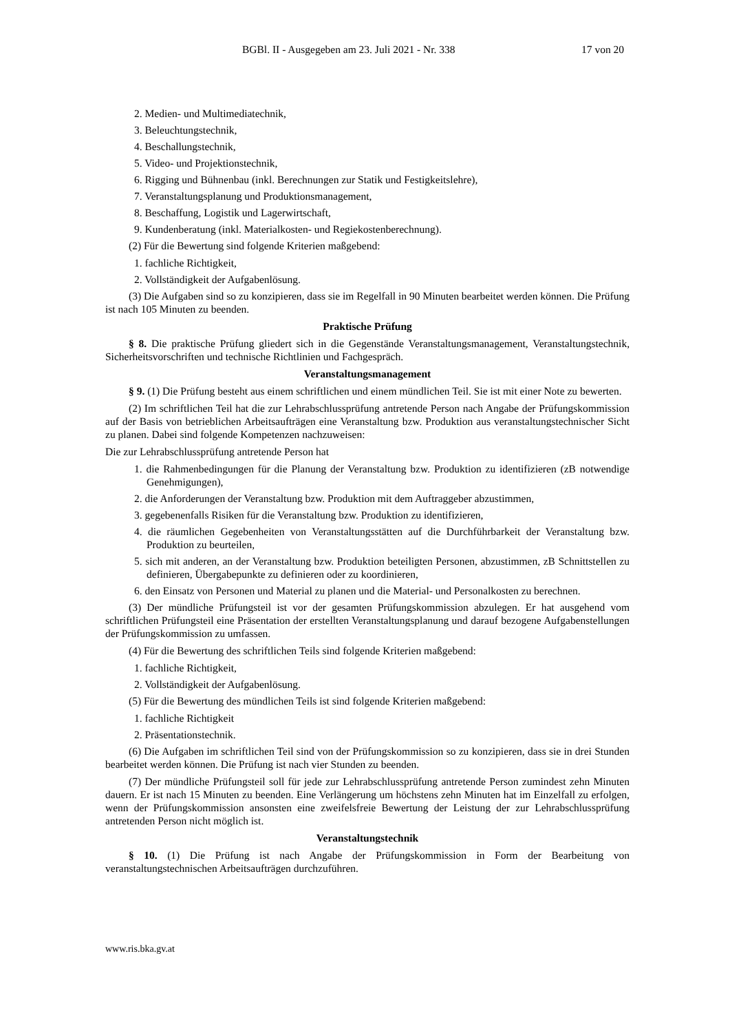BGBl. II - Ausgegeben am 23. Juli 2021 - Nr. 338 17 von 20
2. Medien- und Multimediatechnik,
3. Beleuchtungstechnik,
4. Beschallungstechnik,
5. Video- und Projektionstechnik,
6. Rigging und Bühnenbau (inkl. Berechnungen zur Statik und Festigkeitslehre),
7. Veranstaltungsplanung und Produktionsmanagement,
8. Beschaffung, Logistik und Lagerwirtschaft,
9. Kundenberatung (inkl. Materialkosten- und Regiekostenberechnung).
(2) Für die Bewertung sind folgende Kriterien maßgebend:
1. fachliche Richtigkeit,
2. Vollständigkeit der Aufgabenlösung.
(3) Die Aufgaben sind so zu konzipieren, dass sie im Regelfall in 90 Minuten bearbeitet werden können. Die Prüfung ist nach 105 Minuten zu beenden.
Praktische Prüfung
§ 8. Die praktische Prüfung gliedert sich in die Gegenstände Veranstaltungsmanagement, Veranstaltungstechnik, Sicherheitsvorschriften und technische Richtlinien und Fachgespräch.
Veranstaltungsmanagement
§ 9. (1) Die Prüfung besteht aus einem schriftlichen und einem mündlichen Teil. Sie ist mit einer Note zu bewerten.
(2) Im schriftlichen Teil hat die zur Lehrabschlussprüfung antretende Person nach Angabe der Prüfungskommission auf der Basis von betrieblichen Arbeitsaufträgen eine Veranstaltung bzw. Produktion aus veranstaltungstechnischer Sicht zu planen. Dabei sind folgende Kompetenzen nachzuweisen:
Die zur Lehrabschlussprüfung antretende Person hat
1. die Rahmenbedingungen für die Planung der Veranstaltung bzw. Produktion zu identifizieren (zB notwendige Genehmigungen),
2. die Anforderungen der Veranstaltung bzw. Produktion mit dem Auftraggeber abzustimmen,
3. gegebenenfalls Risiken für die Veranstaltung bzw. Produktion zu identifizieren,
4. die räumlichen Gegebenheiten von Veranstaltungsstätten auf die Durchführbarkeit der Veranstaltung bzw. Produktion zu beurteilen,
5. sich mit anderen, an der Veranstaltung bzw. Produktion beteiligten Personen, abzustimmen, zB Schnittstellen zu definieren, Übergabepunkte zu definieren oder zu koordinieren,
6. den Einsatz von Personen und Material zu planen und die Material- und Personalkosten zu berechnen.
(3) Der mündliche Prüfungsteil ist vor der gesamten Prüfungskommission abzulegen. Er hat ausgehend vom schriftlichen Prüfungsteil eine Präsentation der erstellten Veranstaltungsplanung und darauf bezogene Aufgabenstellungen der Prüfungskommission zu umfassen.
(4) Für die Bewertung des schriftlichen Teils sind folgende Kriterien maßgebend:
1. fachliche Richtigkeit,
2. Vollständigkeit der Aufgabenlösung.
(5) Für die Bewertung des mündlichen Teils ist sind folgende Kriterien maßgebend:
1. fachliche Richtigkeit
2. Präsentationstechnik.
(6) Die Aufgaben im schriftlichen Teil sind von der Prüfungskommission so zu konzipieren, dass sie in drei Stunden bearbeitet werden können. Die Prüfung ist nach vier Stunden zu beenden.
(7) Der mündliche Prüfungsteil soll für jede zur Lehrabschlussprüfung antretende Person zumindest zehn Minuten dauern. Er ist nach 15 Minuten zu beenden. Eine Verlängerung um höchstens zehn Minuten hat im Einzelfall zu erfolgen, wenn der Prüfungskommission ansonsten eine zweifelsfreie Bewertung der Leistung der zur Lehrabschlussprüfung antretenden Person nicht möglich ist.
Veranstaltungstechnik
§ 10. (1) Die Prüfung ist nach Angabe der Prüfungskommission in Form der Bearbeitung von veranstaltungstechnischen Arbeitsaufträgen durchzuführen.
www.ris.bka.gv.at